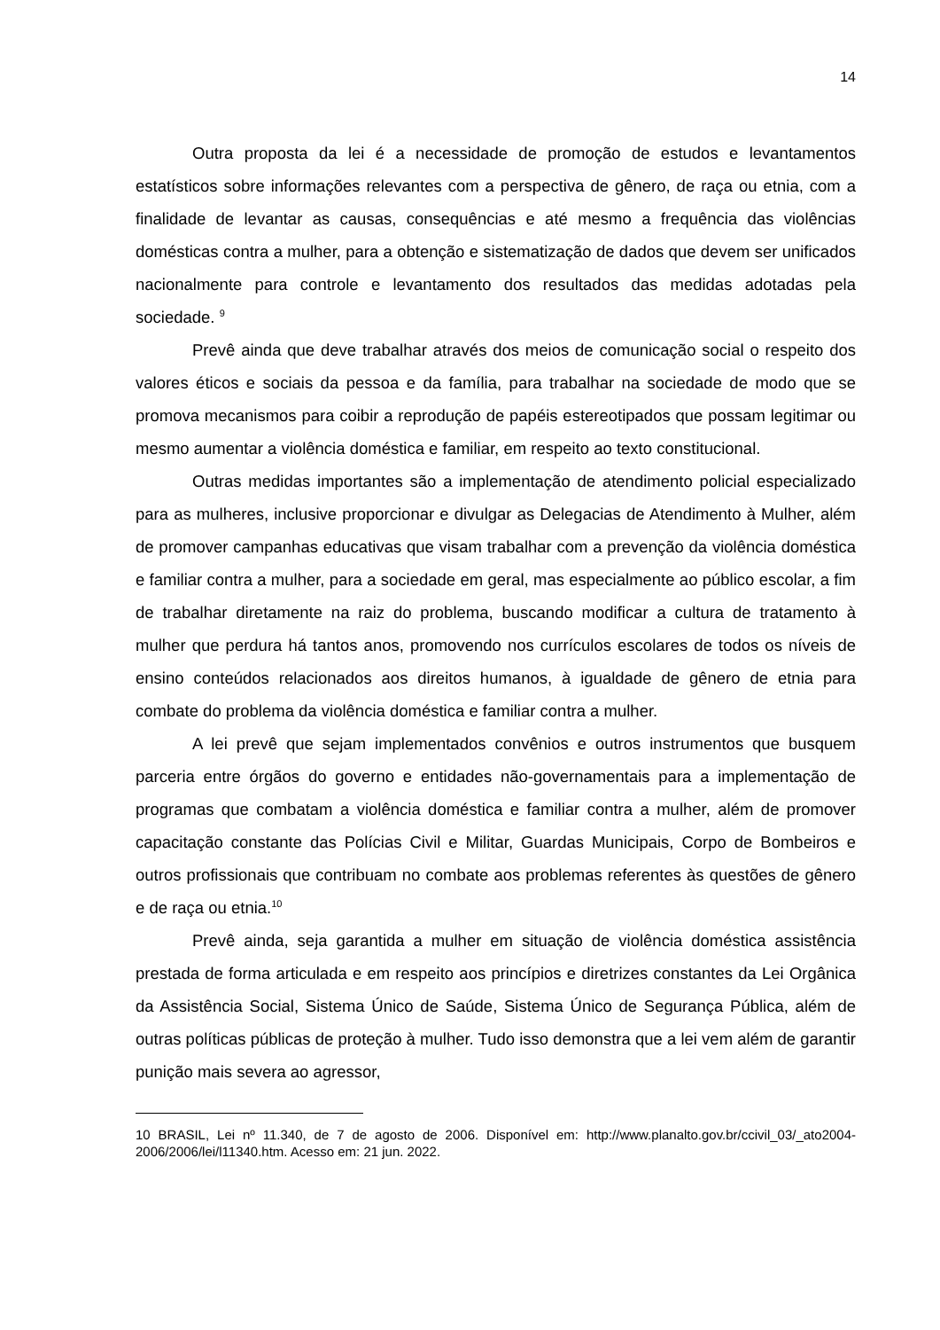14
Outra proposta da lei é a necessidade de promoção de estudos e levantamentos estatísticos sobre informações relevantes com a perspectiva de gênero, de raça ou etnia, com a finalidade de levantar as causas, consequências e até mesmo a frequência das violências domésticas contra a mulher, para a obtenção e sistematização de dados que devem ser unificados nacionalmente para controle e levantamento dos resultados das medidas adotadas pela sociedade. <sup>9</sup>
Prevê ainda que deve trabalhar através dos meios de comunicação social o respeito dos valores éticos e sociais da pessoa e da família, para trabalhar na sociedade de modo que se promova mecanismos para coibir a reprodução de papéis estereotipados que possam legitimar ou mesmo aumentar a violência doméstica e familiar, em respeito ao texto constitucional.
Outras medidas importantes são a implementação de atendimento policial especializado para as mulheres, inclusive proporcionar e divulgar as Delegacias de Atendimento à Mulher, além de promover campanhas educativas que visam trabalhar com a prevenção da violência doméstica e familiar contra a mulher, para a sociedade em geral, mas especialmente ao público escolar, a fim de trabalhar diretamente na raiz do problema, buscando modificar a cultura de tratamento à mulher que perdura há tantos anos, promovendo nos currículos escolares de todos os níveis de ensino conteúdos relacionados aos direitos humanos, à igualdade de gênero de etnia para combate do problema da violência doméstica e familiar contra a mulher.
A lei prevê que sejam implementados convênios e outros instrumentos que busquem parceria entre órgãos do governo e entidades não-governamentais para a implementação de programas que combatam a violência doméstica e familiar contra a mulher, além de promover capacitação constante das Polícias Civil e Militar, Guardas Municipais, Corpo de Bombeiros e outros profissionais que contribuam no combate aos problemas referentes às questões de gênero e de raça ou etnia.<sup>10</sup>
Prevê ainda, seja garantida a mulher em situação de violência doméstica assistência prestada de forma articulada e em respeito aos princípios e diretrizes constantes da Lei Orgânica da Assistência Social, Sistema Único de Saúde, Sistema Único de Segurança Pública, além de outras políticas públicas de proteção à mulher. Tudo isso demonstra que a lei vem além de garantir punição mais severa ao agressor,
10 BRASIL, Lei nº 11.340, de 7 de agosto de 2006. Disponível em: http://www.planalto.gov.br/ccivil_03/_ato2004-2006/2006/lei/l11340.htm. Acesso em: 21 jun. 2022.